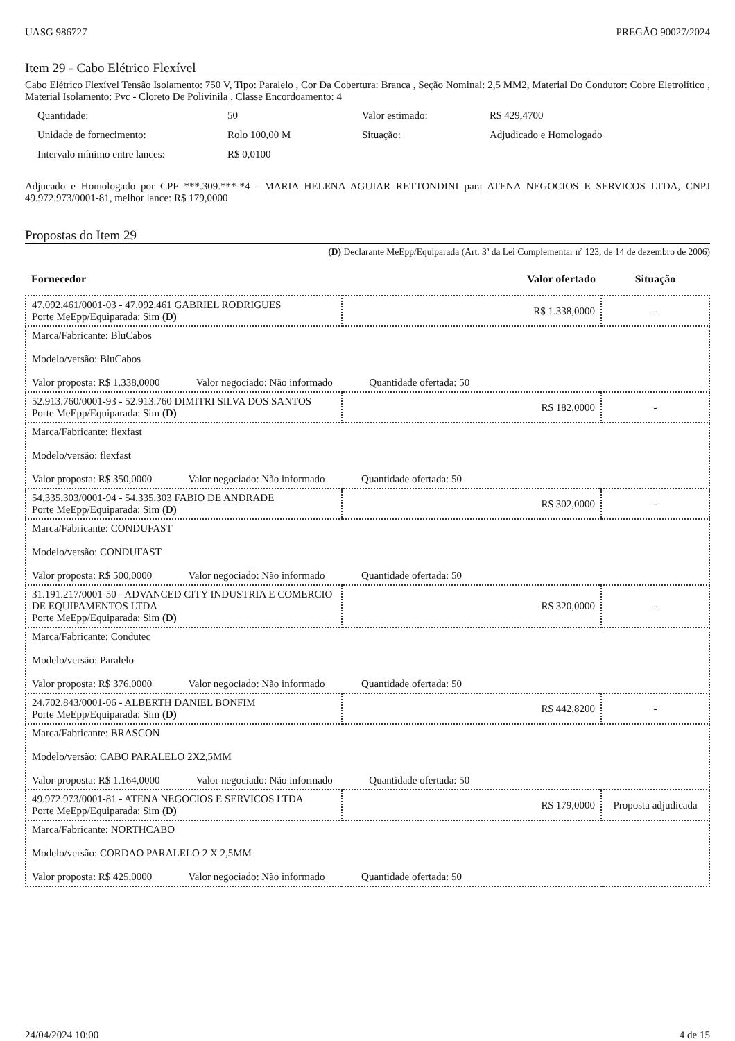UASG 986727 PREGÃO 90027/2024
Item 29 - Cabo Elétrico Flexível
Cabo Elétrico Flexível Tensão Isolamento: 750 V, Tipo: Paralelo , Cor Da Cobertura: Branca , Seção Nominal: 2,5 MM2, Material Do Condutor: Cobre Eletrolítico , Material Isolamento: Pvc - Cloreto De Polivinila , Classe Encordoamento: 4
| Quantidade: | 50 | Valor estimado: | R$ 429,4700 |
| Unidade de fornecimento: | Rolo 100,00 M | Situação: | Adjudicado e Homologado |
| Intervalo mínimo entre lances: | R$ 0,0100 | | |
Adjucado e Homologado por CPF ***.309.***-*4 - MARIA HELENA AGUIAR RETTONDINI para ATENA NEGOCIOS E SERVICOS LTDA, CNPJ 49.972.973/0001-81, melhor lance: R$ 179,0000
Propostas do Item 29
(D) Declarante MeEpp/Equiparada (Art. 3ª da Lei Complementar nª 123, de 14 de dezembro de 2006)
| Fornecedor | Valor ofertado | Situação |
| --- | --- | --- |
| 47.092.461/0001-03 - 47.092.461 GABRIEL RODRIGUES Porte MeEpp/Equiparada: Sim (D) | R$ 1.338,0000 | - |
| Marca/Fabricante: BluCabos Modelo/versão: BluCabos Valor proposta: R$ 1.338,0000 Valor negociado: Não informado Quantidade ofertada: 50 | | |
| 52.913.760/0001-93 - 52.913.760 DIMITRI SILVA DOS SANTOS Porte MeEpp/Equiparada: Sim (D) | R$ 182,0000 | - |
| Marca/Fabricante: flexfast Modelo/versão: flexfast Valor proposta: R$ 350,0000 Valor negociado: Não informado Quantidade ofertada: 50 | | |
| 54.335.303/0001-94 - 54.335.303 FABIO DE ANDRADE Porte MeEpp/Equiparada: Sim (D) | R$ 302,0000 | - |
| Marca/Fabricante: CONDUFAST Modelo/versão: CONDUFAST Valor proposta: R$ 500,0000 Valor negociado: Não informado Quantidade ofertada: 50 | | |
| 31.191.217/0001-50 - ADVANCED CITY INDUSTRIA E COMERCIO DE EQUIPAMENTOS LTDA Porte MeEpp/Equiparada: Sim (D) | R$ 320,0000 | - |
| Marca/Fabricante: Condutec Modelo/versão: Paralelo Valor proposta: R$ 376,0000 Valor negociado: Não informado Quantidade ofertada: 50 | | |
| 24.702.843/0001-06 - ALBERTH DANIEL BONFIM Porte MeEpp/Equiparada: Sim (D) | R$ 442,8200 | - |
| Marca/Fabricante: BRASCON Modelo/versão: CABO PARALELO 2X2,5MM Valor proposta: R$ 1.164,0000 Valor negociado: Não informado Quantidade ofertada: 50 | | |
| 49.972.973/0001-81 - ATENA NEGOCIOS E SERVICOS LTDA Porte MeEpp/Equiparada: Sim (D) | R$ 179,0000 | Proposta adjudicada |
| Marca/Fabricante: NORTHCABO Modelo/versão: CORDAO PARALELO 2 X 2,5MM Valor proposta: R$ 425,0000 Valor negociado: Não informado Quantidade ofertada: 50 | | |
24/04/2024 10:00 4 de 15